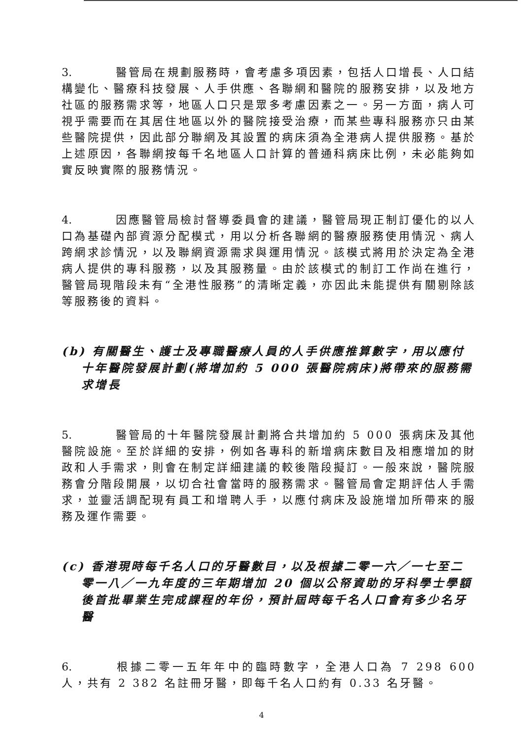3. 醫管局在規劃服務時，會考慮多項因素，包括人口增長、人口結構變化、醫療科技發展、人手供應、各聯網和醫院的服務安排，以及地方社區的服務需求等，地區人口只是眾多考慮因素之一。另一方面，病人可視乎需要而在其居住地區以外的醫院接受治療，而某些專科服務亦只由某些醫院提供，因此部分聯網及其設置的病床須為全港病人提供服務。基於上述原因，各聯網按每千名地區人口計算的普通科病床比例，未必能夠如實反映實際的服務情況。
4. 因應醫管局檢討督導委員會的建議，醫管局現正制訂優化的以人口為基礎內部資源分配模式，用以分析各聯網的醫療服務使用情況、病人跨網求診情況，以及聯網資源需求與運用情況。該模式將用於決定為全港病人提供的專科服務，以及其服務量。由於該模式的制訂工作尚在進行，醫管局現階段未有“全港性服務”的清晰定義，亦因此未能提供有關剔除該等服務後的資料。
(b) 有關醫生、護士及專職醫療人員的人手供應推算數字，用以應付十年醫院發展計劃(將增加約 5 000 張醫院病床)將帶來的服務需求增長
5. 醫管局的十年醫院發展計劃將合共增加約 5 000 張病床及其他醫院設施。至於詳細的安排，例如各專科的新增病床數目及相應增加的財政和人手需求，則會在制定詳細建議的較後階段擬訂。一般來說，醫院服務會分階段開展，以切合社會當時的服務需求。醫管局會定期評估人手需求，並靈活調配現有員工和增聘人手，以應付病床及設施增加所帶來的服務及運作需要。
(c) 香港現時每千名人口的牙醫數目，以及根據二零一六／一七至二零一八／一九年度的三年期增加 20 個以公帑資助的牙科學士學額後首批畢業生完成課程的年份，預計屆時每千名人口會有多少名牙醫
6. 根據二零一五年年中的臨時數字，全港人口為 7 298 600 人，共有 2 382 名註冊牙醫，即每千名人口約有 0.33 名牙醫。
4